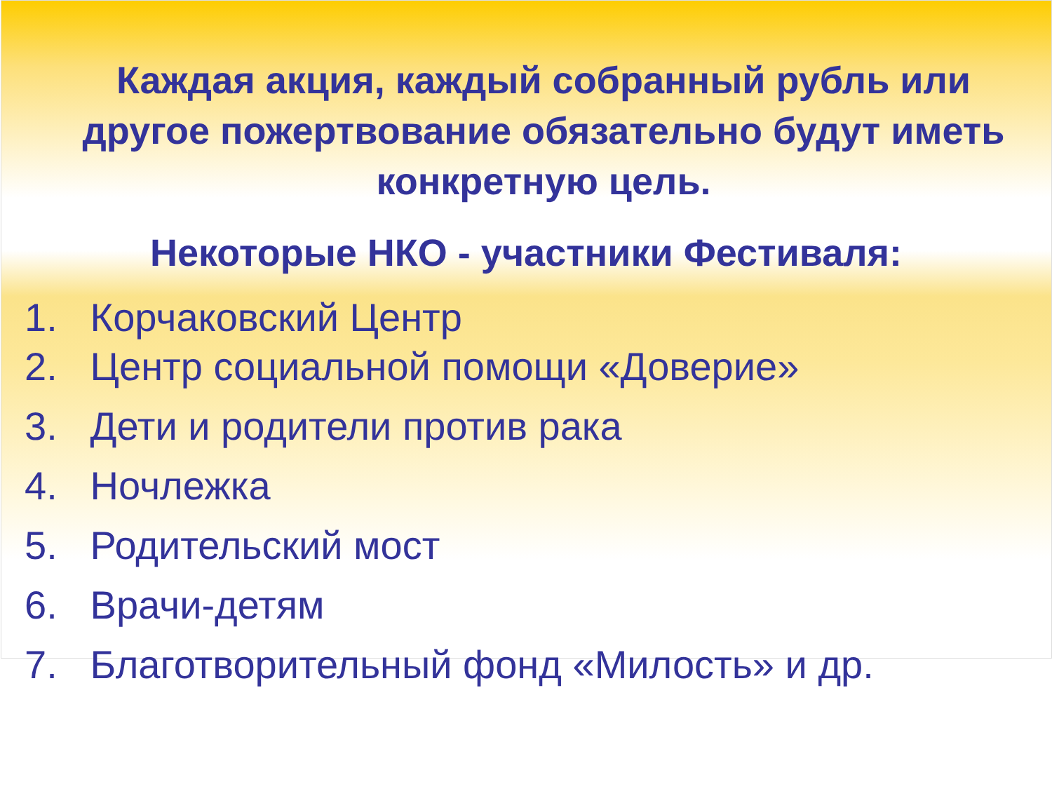Каждая акция, каждый собранный рубль или другое пожертвование обязательно будут иметь конкретную цель.
Некоторые НКО - участники Фестиваля:
1. Корчаковский Центр
2. Центр социальной помощи «Доверие»
3. Дети и родители против рака
4. Ночлежка
5. Родительский мост
6. Врачи-детям
7. Благотворительный фонд «Милость» и др.